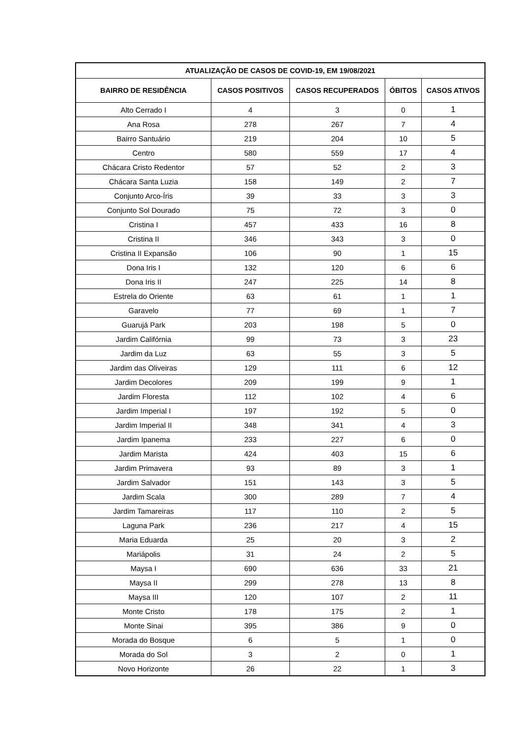| ATUALIZAÇÃO DE CASOS DE COVID-19, EM 19/08/2021 | | | | |
| --- | --- | --- | --- | --- |
| BAIRRO DE RESIDÊNCIA | CASOS POSITIVOS | CASOS RECUPERADOS | ÓBITOS | CASOS ATIVOS |
| Alto Cerrado I | 4 | 3 | 0 | 1 |
| Ana Rosa | 278 | 267 | 7 | 4 |
| Bairro Santuário | 219 | 204 | 10 | 5 |
| Centro | 580 | 559 | 17 | 4 |
| Chácara Cristo Redentor | 57 | 52 | 2 | 3 |
| Chácara Santa Luzia | 158 | 149 | 2 | 7 |
| Conjunto Arco-Íris | 39 | 33 | 3 | 3 |
| Conjunto Sol Dourado | 75 | 72 | 3 | 0 |
| Cristina I | 457 | 433 | 16 | 8 |
| Cristina II | 346 | 343 | 3 | 0 |
| Cristina II Expansão | 106 | 90 | 1 | 15 |
| Dona Iris I | 132 | 120 | 6 | 6 |
| Dona Iris II | 247 | 225 | 14 | 8 |
| Estrela do Oriente | 63 | 61 | 1 | 1 |
| Garavelo | 77 | 69 | 1 | 7 |
| Guarujá Park | 203 | 198 | 5 | 0 |
| Jardim Califórnia | 99 | 73 | 3 | 23 |
| Jardim da Luz | 63 | 55 | 3 | 5 |
| Jardim das Oliveiras | 129 | 111 | 6 | 12 |
| Jardim Decolores | 209 | 199 | 9 | 1 |
| Jardim Floresta | 112 | 102 | 4 | 6 |
| Jardim Imperial I | 197 | 192 | 5 | 0 |
| Jardim Imperial II | 348 | 341 | 4 | 3 |
| Jardim Ipanema | 233 | 227 | 6 | 0 |
| Jardim Marista | 424 | 403 | 15 | 6 |
| Jardim Primavera | 93 | 89 | 3 | 1 |
| Jardim Salvador | 151 | 143 | 3 | 5 |
| Jardim Scala | 300 | 289 | 7 | 4 |
| Jardim Tamareiras | 117 | 110 | 2 | 5 |
| Laguna Park | 236 | 217 | 4 | 15 |
| Maria Eduarda | 25 | 20 | 3 | 2 |
| Mariápolis | 31 | 24 | 2 | 5 |
| Maysa I | 690 | 636 | 33 | 21 |
| Maysa II | 299 | 278 | 13 | 8 |
| Maysa III | 120 | 107 | 2 | 11 |
| Monte Cristo | 178 | 175 | 2 | 1 |
| Monte Sinai | 395 | 386 | 9 | 0 |
| Morada do Bosque | 6 | 5 | 1 | 0 |
| Morada do Sol | 3 | 2 | 0 | 1 |
| Novo Horizonte | 26 | 22 | 1 | 3 |